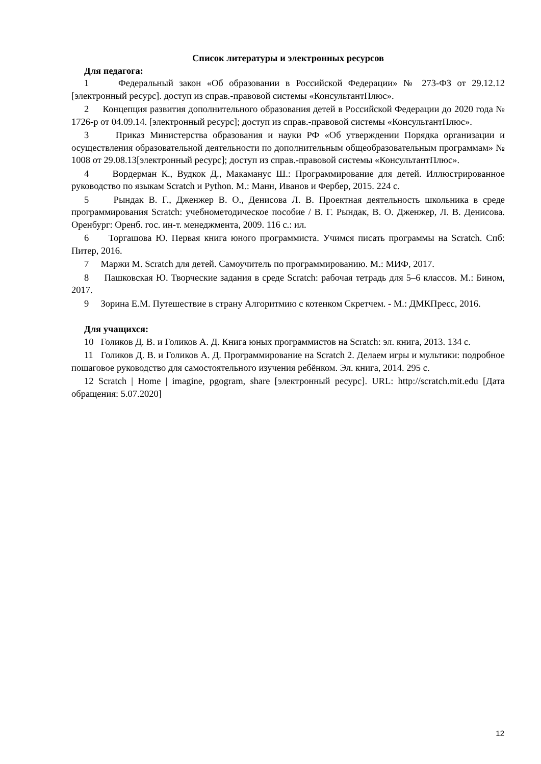Список литературы и электронных ресурсов
Для педагога:
1 Федеральный закон «Об образовании в Российской Федерации» № 273-ФЗ от 29.12.12 [электронный ресурс]. доступ из справ.-правовой системы «КонсультантПлюс».
2 Концепция развития дополнительного образования детей в Российской Федерации до 2020 года № 1726-р от 04.09.14. [электронный ресурс]; доступ из справ.-правовой системы «КонсультантПлюс».
3 Приказ Министерства образования и науки РФ «Об утверждении Порядка организации и осуществления образовательной деятельности по дополнительным общеобразовательным программам» № 1008 от 29.08.13[электронный ресурс]; доступ из справ.-правовой системы «КонсультантПлюс».
4 Вордерман К., Вудкок Д., Макаманус Ш.: Программирование для детей. Иллюстрированное руководство по языкам Scratch и Python. М.: Манн, Иванов и Фербер, 2015. 224 с.
5 Рындак В. Г., Дженжер В. О., Денисова Л. В. Проектная деятельность школьника в среде программирования Scratch: учебнометодическое пособие / В. Г. Рындак, В. О. Дженжер, Л. В. Денисова. Оренбург: Оренб. гос. ин-т. менеджмента, 2009. 116 с.: ил.
6 Торгашова Ю. Первая книга юного программиста. Учимся писать программы на Scratch. Спб: Питер, 2016.
7 Маржи М. Scratch для детей. Самоучитель по программированию. М.: МИФ, 2017.
8 Пашковская Ю. Творческие задания в среде Scratch: рабочая тетрадь для 5–6 классов. М.: Бином, 2017.
9 Зорина Е.М. Путешествие в страну Алгоритмию с котенком Скретчем. - М.: ДМКПресс, 2016.
Для учащихся:
10 Голиков Д. В. и Голиков А. Д. Книга юных программистов на Scratch: эл. книга, 2013. 134 с.
11 Голиков Д. В. и Голиков А. Д. Программирование на Scratch 2. Делаем игры и мультики: подробное пошаговое руководство для самостоятельного изучения ребёнком. Эл. книга, 2014. 295 с.
12 Scratch | Home | imagine, pgogram, share [электронный ресурс]. URL: http://scratch.mit.edu [Дата обращения: 5.07.2020]
12